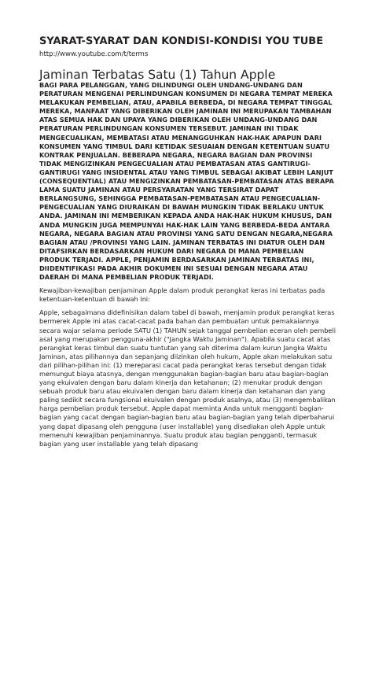SYARAT-SYARAT DAN KONDISI-KONDISI YOU TUBE
http://www.youtube.com/t/terms
Jaminan Terbatas Satu (1) Tahun Apple
BAGI PARA PELANGGAN, YANG DILINDUNGI OLEH UNDANG-UNDANG DAN PERATURAN MENGENAI PERLINDUNGAN KONSUMEN DI NEGARA TEMPAT MEREKA MELAKUKAN PEMBELIAN, ATAU, APABILA BERBEDA, DI NEGARA TEMPAT TINGGAL MEREKA, MANFAAT YANG DIBERIKAN OLEH JAMINAN INI MERUPAKAN TAMBAHAN ATAS SEMUA HAK DAN UPAYA YANG DIBERIKAN OLEH UNDANG-UNDANG DAN PERATURAN PERLINDUNGAN KONSUMEN TERSEBUT. JAMINAN INI TIDAK MENGECUALIKAN, MEMBATASI ATAU MENANGGUHKAN HAK-HAK APAPUN DARI KONSUMEN YANG TIMBUL DARI KETIDAK SESUAIAN DENGAN KETENTUAN SUATU KONTRAK PENJUALAN. BEBERAPA NEGARA, NEGARA BAGIAN DAN PROVINSI TIDAK MENGIZINKAN PENGECUALIAN ATAU PEMBATASAN ATAS GANTIRUGI-GANTIRUGI YANG INSIDENTAL ATAU YANG TIMBUL SEBAGAI AKIBAT LEBIH LANJUT (CONSEQUENTIAL) ATAU MENGIZINKAN PEMBATASAN-PEMBATASAN ATAS BERAPA LAMA SUATU JAMINAN ATAU PERSYARATAN YANG TERSIRAT DAPAT BERLANGSUNG, SEHINGGA PEMBATASAN-PEMBATASAN ATAU PENGECUALIAN-PENGECUALIAN YANG DIURAIKAN DI BAWAH MUNGKIN TIDAK BERLAKU UNTUK ANDA. JAMINAN INI MEMBERIKAN KEPADA ANDA HAK-HAK HUKUM KHUSUS, DAN ANDA MUNGKIN JUGA MEMPUNYAI HAK-HAK LAIN YANG BERBEDA-BEDA ANTARA NEGARA, NEGARA BAGIAN ATAU PROVINSI YANG SATU DENGAN NEGARA,NEGARA BAGIAN ATAU /PROVINSI YANG LAIN. JAMINAN TERBATAS INI DIATUR OLEH DAN DITAFSIRKAN BERDASARKAN HUKUM DARI NEGARA DI MANA PEMBELIAN PRODUK TERJADI. APPLE, PENJAMIN BERDASARKAN JAMINAN TERBATAS INI, DIIDENTIFIKASI PADA AKHIR DOKUMEN INI SESUAI DENGAN NEGARA ATAU DAERAH DI MANA PEMBELIAN PRODUK TERJADI.
Kewajiban-kewajiban penjaminan Apple dalam produk perangkat keras ini terbatas pada ketentuan-ketentuan di bawah ini:
Apple, sebagaimana didefinisikan dalam tabel di bawah, menjamin produk perangkat keras bermerek Apple ini atas cacat-cacat pada bahan dan pembuatan untuk pemakaiannya secara wajar selama periode SATU (1) TAHUN sejak tanggal pembelian eceran oleh pembeli asal yang merupakan pengguna-akhir ("Jangka Waktu Jaminan"). Apabila suatu cacat atas perangkat keras timbul dan suatu tuntutan yang sah diterima dalam kurun Jangka Waktu Jaminan, atas pilihannya dan sepanjang diizinkan oleh hukum, Apple akan melakukan satu dari pilihan-pilihan ini: (1) mereparasi cacat pada perangkat keras tersebut dengan tidak memungut biaya atasnya, dengan menggunakan bagian-bagian baru atau bagian-bagian yang ekuivalen dengan baru dalam kinerja dan ketahanan; (2) menukar produk dengan sebuah produk baru atau ekuivalen dengan baru dalam kinerja dan ketahanan dan yang paling sedikit secara fungsional ekuivalen dengan produk asalnya, atau (3) mengembalikan harga pembelian produk tersebut. Apple dapat meminta Anda untuk mengganti bagian-bagian yang cacat dengan bagian-bagian baru atau bagian-bagian yang telah diperbaharui yang dapat dipasang oleh pengguna (user installable) yang disediakan oleh Apple untuk memenuhi kewajiban penjaminannya. Suatu produk atau bagian pengganti, termasuk bagian yang user installable yang telah dipasang